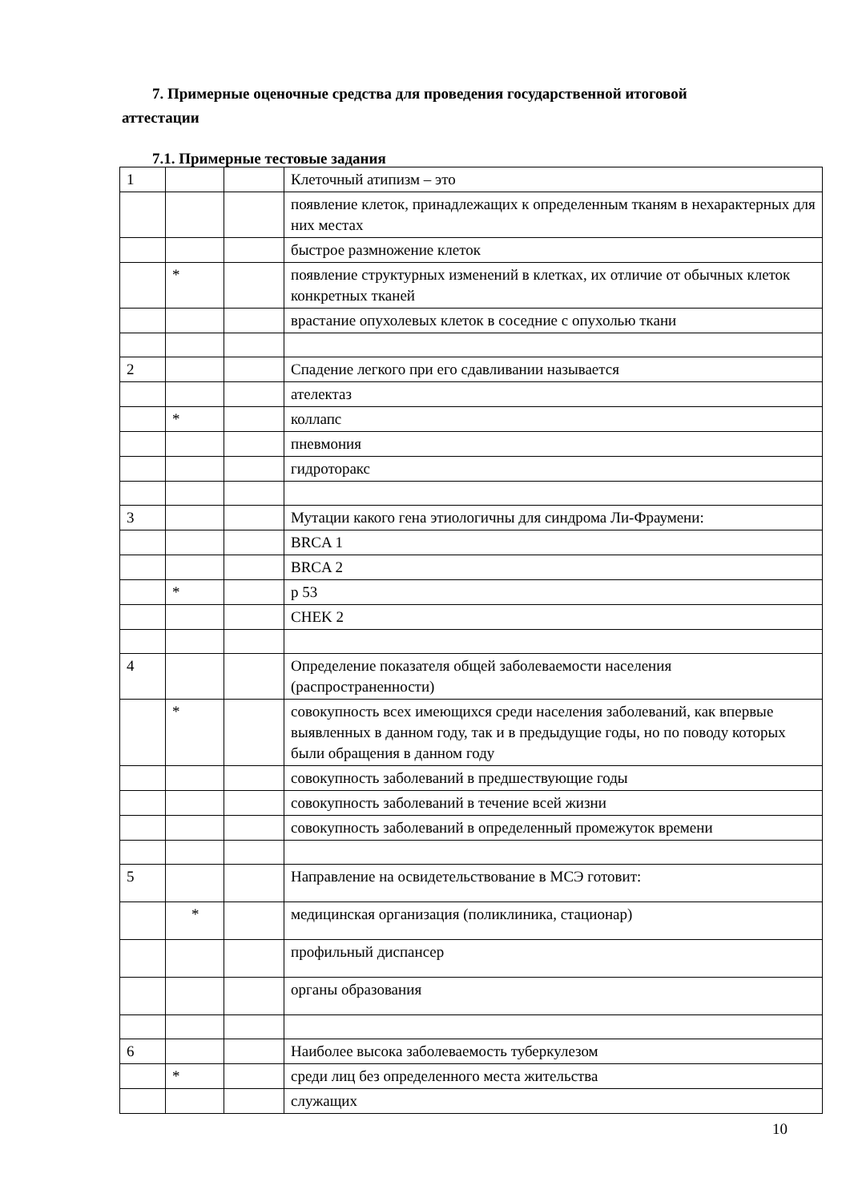7. Примерные оценочные средства для проведения государственной итоговой аттестации
7.1. Примерные тестовые задания
| 1 | | | Клеточный атипизм – это |
| | | | появление клеток, принадлежащих к определенным тканям в нехарактерных для них местах |
| | | | быстрое размножение клеток |
| | * | | появление структурных изменений в клетках, их отличие от обычных клеток конкретных тканей |
| | | | врастание опухолевых клеток в соседние с опухолью ткани |
| 2 | | | Спадение легкого при его сдавливании называется |
| | | | ателектаз |
| | * | | коллапс |
| | | | пневмония |
| | | | гидроторакс |
| 3 | | | Мутации какого гена этиологичны для синдрома Ли-Фраумени: |
| | | | BRCA 1 |
| | | | BRCA 2 |
| | * | | р 53 |
| | | | CHEK 2 |
| 4 | | | Определение показателя общей заболеваемости населения (распространенности) |
| | * | | совокупность всех имеющихся среди населения заболеваний, как впервые выявленных в данном году, так и в предыдущие годы, но по поводу которых были обращения в данном году |
| | | | совокупность заболеваний в предшествующие годы |
| | | | совокупность заболеваний в течение всей жизни |
| | | | совокупность заболеваний в определенный промежуток времени |
| 5 | | | Направление на освидетельствование в МСЭ готовит: |
| | * | | медицинская организация (поликлиника, стационар) |
| | | | профильный диспансер |
| | | | органы образования |
| 6 | | | Наиболее высока заболеваемость туберкулезом |
| | * | | среди лиц без определенного места жительства |
| | | | служащих |
10